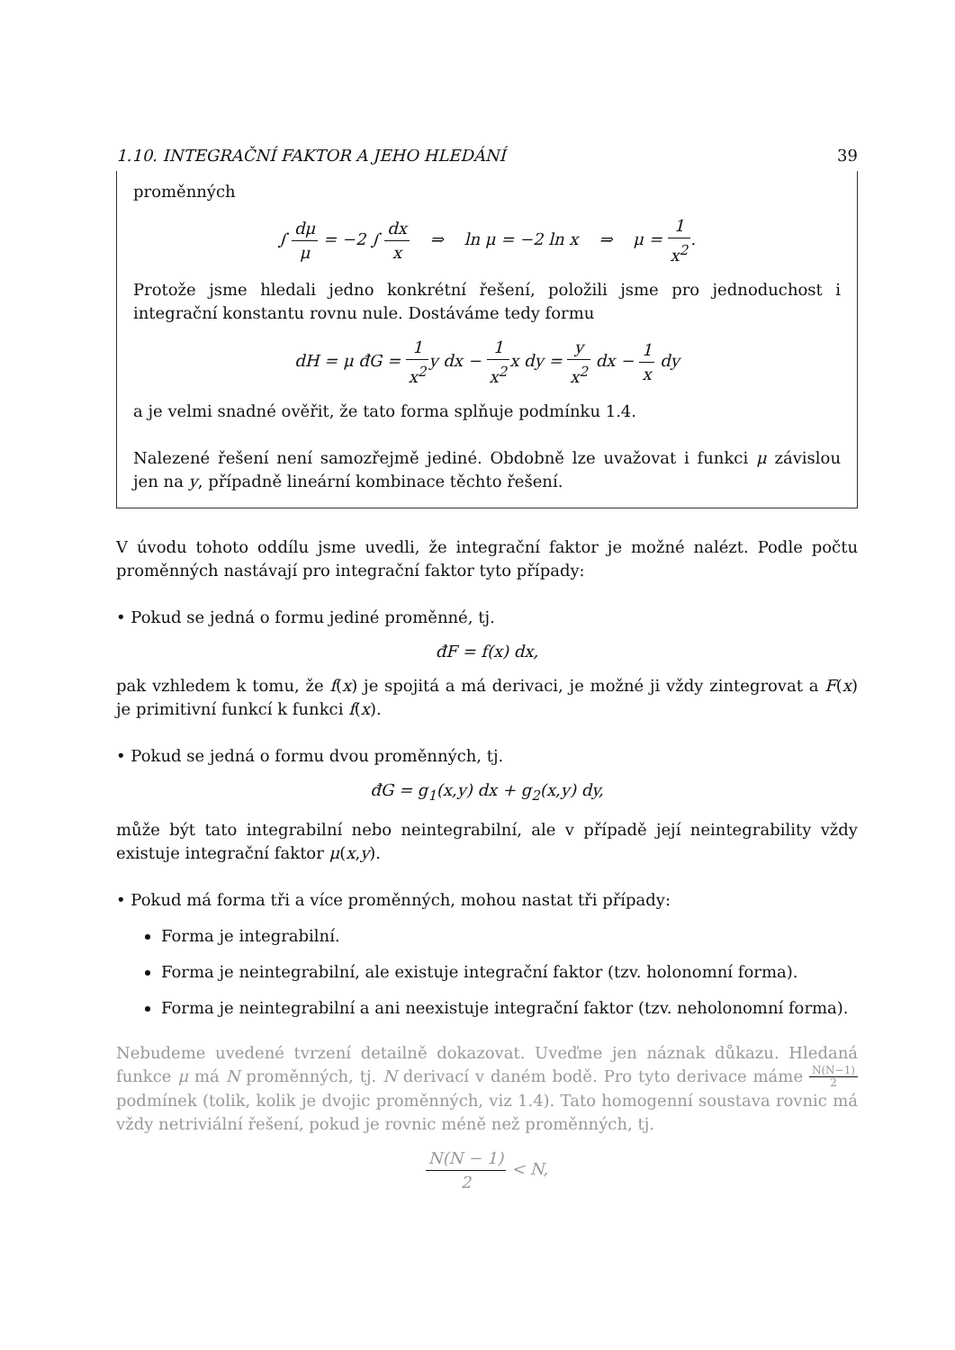1.10. INTEGRAČNÍ FAKTOR A JEHO HLEDÁNÍ 39
proměnných
∫ dμ μ = −2 ∫ dx x ⇒ ln μ = −2 ln x ⇒ μ = 1 x<sup>2</sup>.
Protože jsme hledali jedno konkrétní řešení, položili jsme pro jednoduchost i integrační konstantu rovnu nule. Dostáváme tedy formu
dH = μ đG = 1 x<sup>2</sup>y dx − 1 x<sup>2</sup>x dy = y x<sup>2</sup> dx − 1 x dy
a je velmi snadné ověřit, že tato forma splňuje podmínku 1.4.
Nalezené řešení není samozřejmě jediné. Obdobně lze uvažovat i funkci μ závislou jen na y, případně lineární kombinace těchto řešení.
V úvodu tohoto oddílu jsme uvedli, že integrační faktor je možné nalézt. Podle počtu proměnných nastávají pro integrační faktor tyto případy:
• Pokud se jedná o formu jediné proměnné, tj.
đF = f(x) dx,
pak vzhledem k tomu, že f(x) je spojitá a má derivaci, je možné ji vždy zintegrovat a F(x) je primitivní funkcí k funkci f(x).
• Pokud se jedná o formu dvou proměnných, tj.
đG = g<sub>1</sub>(x,y) dx + g<sub>2</sub>(x,y) dy,
může být tato integrabilní nebo neintegrabilní, ale v případě její neintegrability vždy existuje integrační faktor μ(x,y).
• Pokud má forma tři a více proměnných, mohou nastat tři případy:
Forma je integrabilní.
Forma je neintegrabilní, ale existuje integrační faktor (tzv. holonomní forma).
Forma je neintegrabilní a ani neexistuje integrační faktor (tzv. neholonomní forma).
Nebudeme uvedené tvrzení detailně dokazovat. Uveďme jen náznak důkazu. Hledaná funkce μ má N proměnných, tj. N derivací v daném bodě. Pro tyto derivace máme N(N−1) 2 podmínek (tolik, kolik je dvojic proměnných, viz 1.4). Tato homogenní soustava rovnic má vždy netriviální řešení, pokud je rovnic méně než proměnných, tj.
N(N − 1) 2 < N,